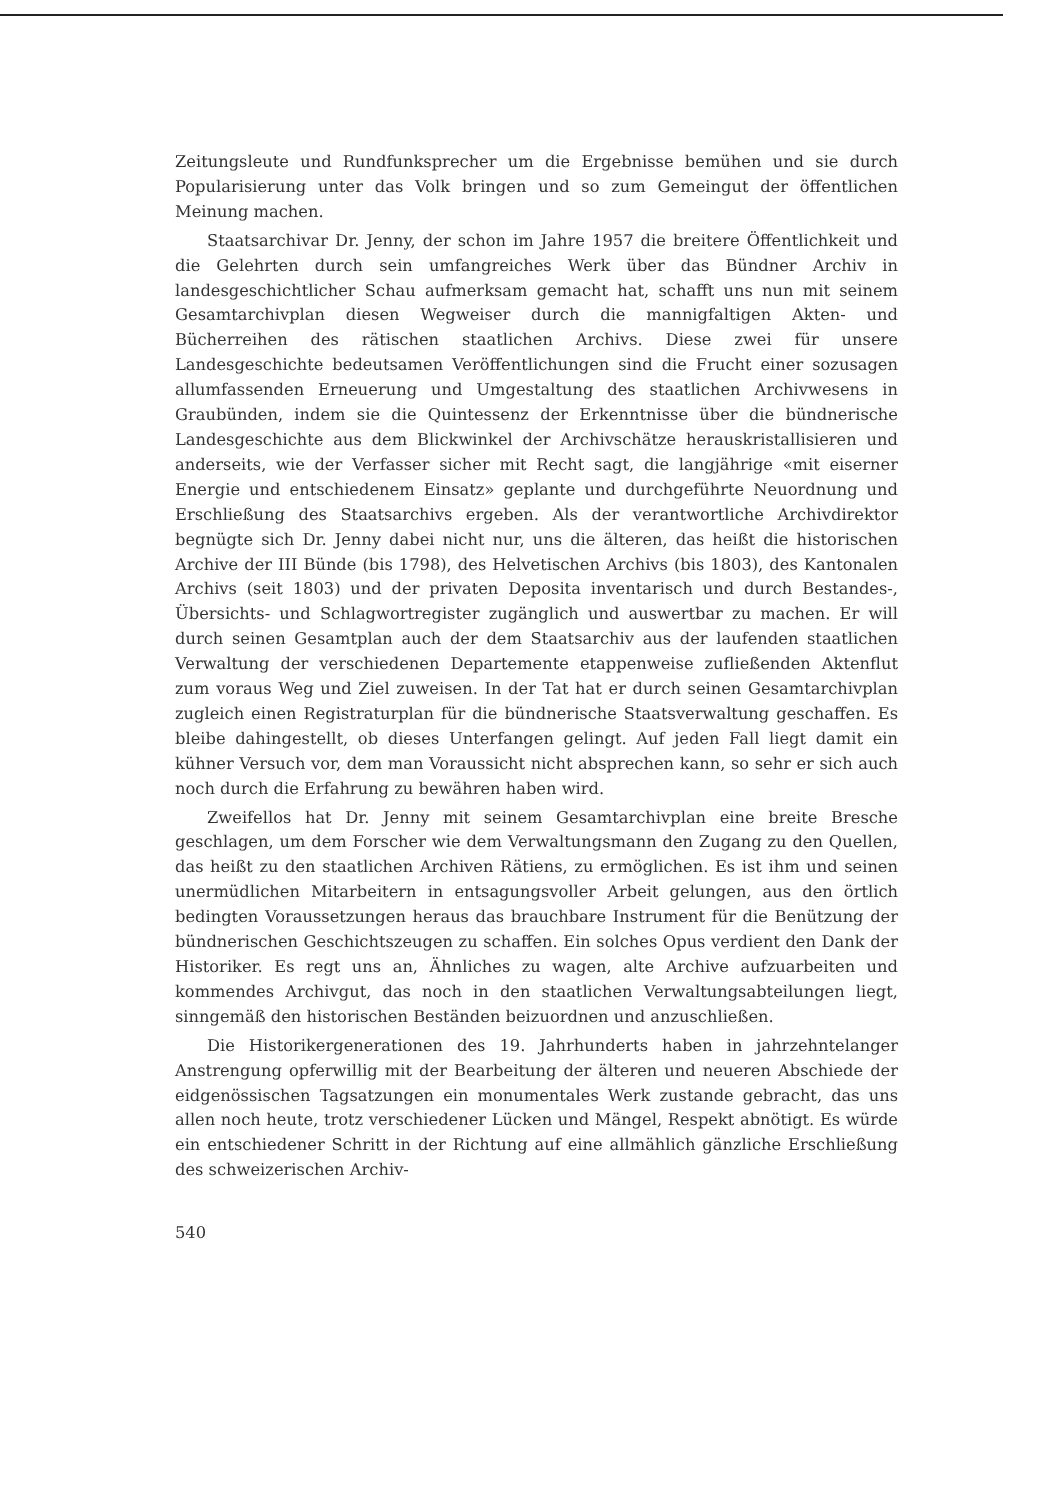Zeitungsleute und Rundfunksprecher um die Ergebnisse bemühen und sie durch Popularisierung unter das Volk bringen und so zum Gemeingut der öffentlichen Meinung machen.
Staatsarchivar Dr. Jenny, der schon im Jahre 1957 die breitere Öffentlichkeit und die Gelehrten durch sein umfangreiches Werk über das Bündner Archiv in landesgeschichtlicher Schau aufmerksam gemacht hat, schafft uns nun mit seinem Gesamtarchivplan diesen Wegweiser durch die mannigfaltigen Akten- und Bücherreihen des rätischen staatlichen Archivs. Diese zwei für unsere Landesgeschichte bedeutsamen Veröffentlichungen sind die Frucht einer sozusagen allumfassenden Erneuerung und Umgestaltung des staatlichen Archivwesens in Graubünden, indem sie die Quintessenz der Erkenntnisse über die bündnerische Landesgeschichte aus dem Blickwinkel der Archivschätze herauskristallisieren und anderseits, wie der Verfasser sicher mit Recht sagt, die langjährige «mit eiserner Energie und entschiedenem Einsatz» geplante und durchgeführte Neuordnung und Erschließung des Staatsarchivs ergeben. Als der verantwortliche Archivdirektor begnügte sich Dr. Jenny dabei nicht nur, uns die älteren, das heißt die historischen Archive der III Bünde (bis 1798), des Helvetischen Archivs (bis 1803), des Kantonalen Archivs (seit 1803) und der privaten Deposita inventarisch und durch Bestandes-, Übersichts- und Schlagwortregister zugänglich und auswertbar zu machen. Er will durch seinen Gesamtplan auch der dem Staatsarchiv aus der laufenden staatlichen Verwaltung der verschiedenen Departemente etappenweise zufließenden Aktenflut zum voraus Weg und Ziel zuweisen. In der Tat hat er durch seinen Gesamtarchivplan zugleich einen Registraturplan für die bündnerische Staatsverwaltung geschaffen. Es bleibe dahingestellt, ob dieses Unterfangen gelingt. Auf jeden Fall liegt damit ein kühner Versuch vor, dem man Voraussicht nicht absprechen kann, so sehr er sich auch noch durch die Erfahrung zu bewähren haben wird.
Zweifellos hat Dr. Jenny mit seinem Gesamtarchivplan eine breite Bresche geschlagen, um dem Forscher wie dem Verwaltungsmann den Zugang zu den Quellen, das heißt zu den staatlichen Archiven Rätiens, zu ermöglichen. Es ist ihm und seinen unermüdlichen Mitarbeitern in entsagungsvoller Arbeit gelungen, aus den örtlich bedingten Voraussetzungen heraus das brauchbare Instrument für die Benützung der bündnerischen Geschichtszeugen zu schaffen. Ein solches Opus verdient den Dank der Historiker. Es regt uns an, Ähnliches zu wagen, alte Archive aufzuarbeiten und kommendes Archivgut, das noch in den staatlichen Verwaltungsabteilungen liegt, sinngemäß den historischen Beständen beizuordnen und anzuschließen.
Die Historikergenerationen des 19. Jahrhunderts haben in jahrzehntelanger Anstrengung opferwillig mit der Bearbeitung der älteren und neueren Abschiede der eidgenössischen Tagsatzungen ein monumentales Werk zustande gebracht, das uns allen noch heute, trotz verschiedener Lücken und Mängel, Respekt abnötigt. Es würde ein entschiedener Schritt in der Richtung auf eine allmählich gänzliche Erschließung des schweizerischen Archiv-
540